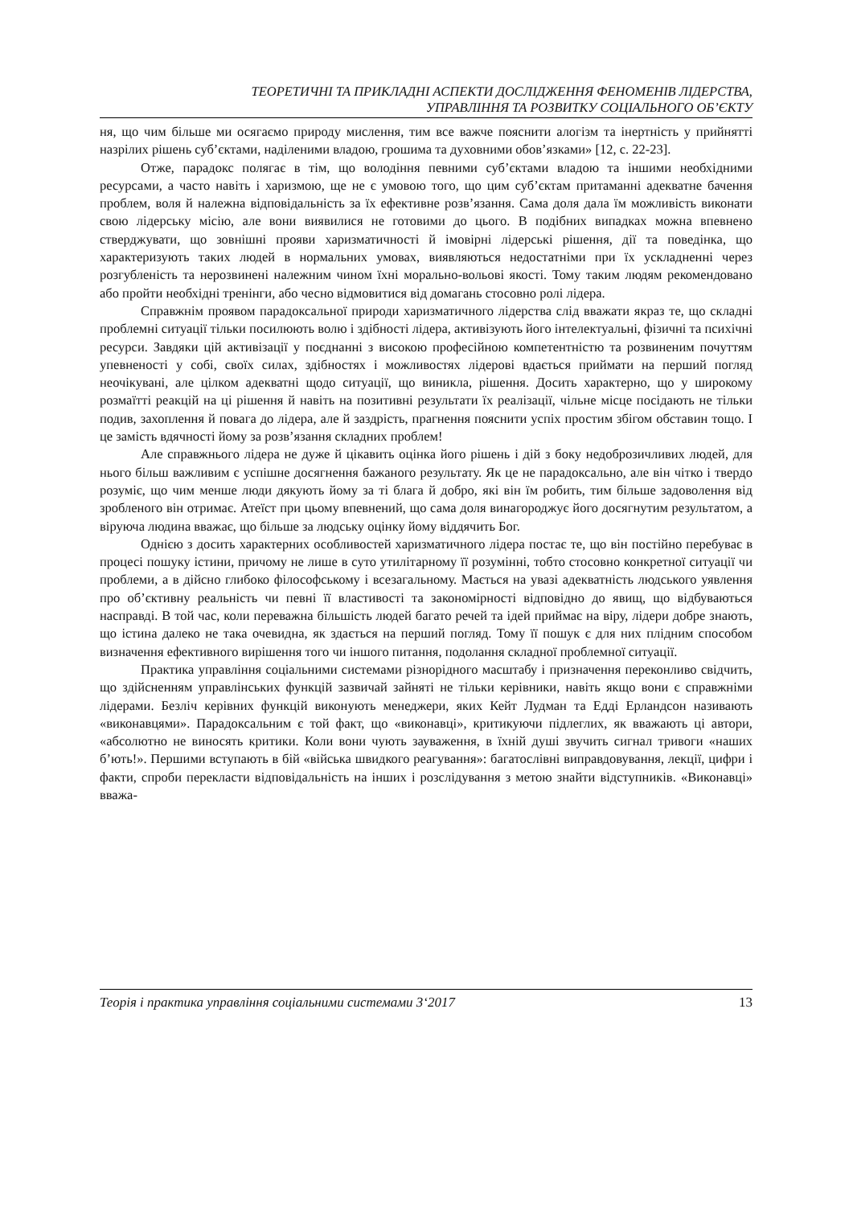ТЕОРЕТИЧНІ ТА ПРИКЛАДНІ АСПЕКТИ ДОСЛІДЖЕННЯ ФЕНОМЕНІВ ЛІДЕРСТВА,
УПРАВЛІННЯ ТА РОЗВИТКУ СОЦІАЛЬНОГО ОБ’ЄКТУ
ня, що чим більше ми осягаємо природу мислення, тим все важче пояснити алогізм та інертність у прийнятті назрілих рішень суб’єктами, наділеними владою, грошима та духовними обов’язками» [12, с. 22-23].
Отже, парадокс полягає в тім, що володіння певними суб’єктами владою та іншими необхідними ресурсами, а часто навіть і харизмою, ще не є умовою того, що цим суб’єктам притаманні адекватне бачення проблем, воля й належна відповідальність за їх ефективне розв’язання. Сама доля дала їм можливість виконати свою лідерську місію, але вони виявилися не готовими до цього. В подібних випадках можна впевнено стверджувати, що зовнішні прояви харизматичності й імовірні лідерські рішення, дії та поведінка, що характеризують таких людей в нормальних умовах, виявляються недостатніми при їх ускладненні через розгубленість та нерозвинені належним чином їхні морально-вольові якості. Тому таким людям рекомендовано або пройти необхідні тренінги, або чесно відмовитися від домагань стосовно ролі лідера.
Справжнім проявом парадоксальної природи харизматичного лідерства слід вважати якраз те, що складні проблемні ситуації тільки посилюють волю і здібності лідера, активізують його інтелектуальні, фізичні та психічні ресурси. Завдяки цій активізації у поєднанні з високою професійною компетентністю та розвиненим почуттям упевненості у собі, своїх силах, здібностях і можливостях лідерові вдається приймати на перший погляд неочікувані, але цілком адекватні щодо ситуації, що виникла, рішення. Досить характерно, що у широкому розмаїтті реакцій на ці рішення й навіть на позитивні результати їх реалізації, чільне місце посідають не тільки подив, захоплення й повага до лідера, але й заздрість, прагнення пояснити успіх простим збігом обставин тощо. І це замість вдячності йому за розв’язання складних проблем!
Але справжнього лідера не дуже й цікавить оцінка його рішень і дій з боку недоброзичливих людей, для нього більш важливим є успішне досягнення бажаного результату. Як це не парадоксально, але він чітко і твердо розуміє, що чим менше люди дякують йому за ті блага й добро, які він їм робить, тим більше задоволення від зробленого він отримає. Атеїст при цьому впевнений, що сама доля винагороджує його досягнутим результатом, а віруюча людина вважає, що більше за людську оцінку йому віддячить Бог.
Однією з досить характерних особливостей харизматичного лідера постає те, що він постійно перебуває в процесі пошуку істини, причому не лише в суто утилітарному її розумінні, тобто стосовно конкретної ситуації чи проблеми, а в дійсно глибоко філософському і всезагальному. Мається на увазі адекватність людського уявлення про об’єктивну реальність чи певні її властивості та закономірності відповідно до явищ, що відбуваються насправді. В той час, коли переважна більшість людей багато речей та ідей приймає на віру, лідери добре знають, що істина далеко не така очевидна, як здається на перший погляд. Тому її пошук є для них плідним способом визначення ефективного вирішення того чи іншого питання, подолання складної проблемної ситуації.
Практика управління соціальними системами різнорідного масштабу і призначення переконливо свідчить, що здійсненням управлінських функцій зазвичай зайняті не тільки керівники, навіть якщо вони є справжніми лідерами. Безліч керівних функцій виконують менеджери, яких Кейт Лудман та Едді Ерландсон називають «виконавцями». Парадоксальним є той факт, що «виконавці», критикуючи підлеглих, як вважають ці автори, «абсолютно не виносять критики. Коли вони чують зауваження, в їхній душі звучить сигнал тривоги «наших б’ють!». Першими вступають в бій «війська швидкого реагування»: багатослівні виправдовування, лекції, цифри і факти, спроби перекласти відповідальність на інших і розслідування з метою знайти відступників. «Виконавці» вважа-
Теорія і практика управління соціальними системами 3‘2017 13